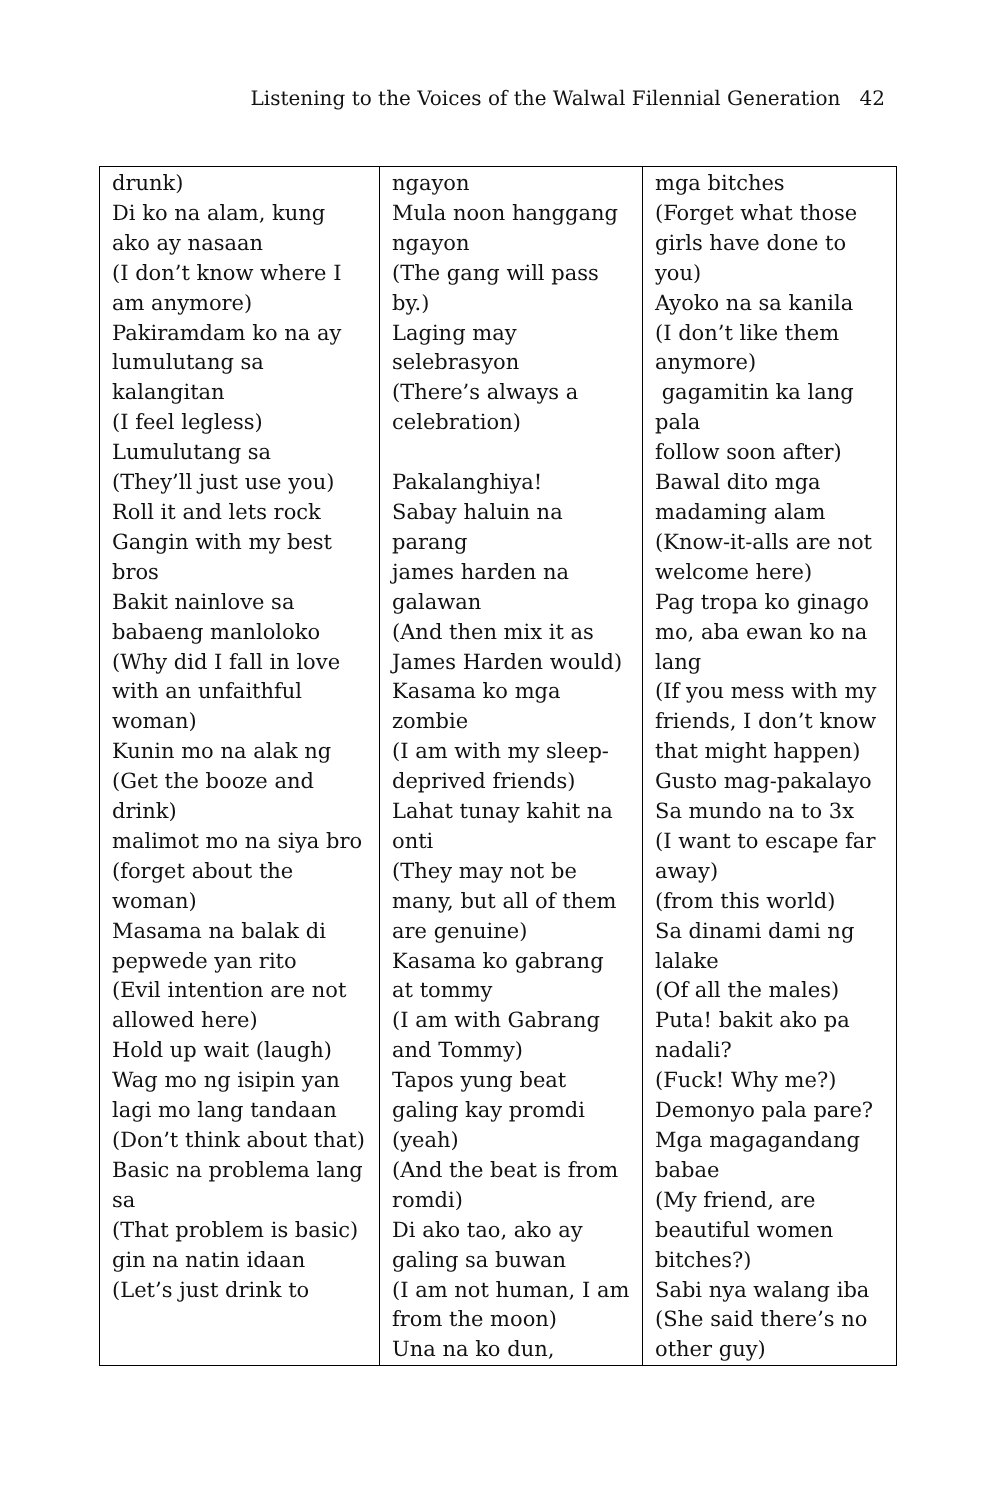Listening to the Voices of the Walwal Filennial Generation 42
| drunk) Di ko na alam, kung ako ay nasaan (I don’t know where I am anymore) Pakiramdam ko na ay lumulutang sa kalangitan (I feel legless) Lumulutang sa (They’ll just use you) Roll it and lets rock Gangin with my best bros Bakit nainlove sa babaeng manloloko (Why did I fall in love with an unfaithful woman) Kunin mo na alak ng (Get the booze and drink) malimot mo na siya bro (forget about the woman) Masama na balak di pepwede yan rito (Evil intention are not allowed here) Hold up wait (laugh) Wag mo ng isipin yan lagi mo lang tandaan (Don’t think about that) Basic na problema lang sa (That problem is basic) gin na natin idaan (Let’s just drink to | ngayon Mula noon hanggang ngayon (The gang will pass by.) Laging may selebrasyon (There’s always a celebration) Pakalanghiya! Sabay haluin na parang james harden na galawan (And then mix it as James Harden would) Kasama ko mga zombie (I am with my sleep-deprived friends) Lahat tunay kahit na onti (They may not be many, but all of them are genuine) Kasama ko gabrang at tommy (I am with Gabrang and Tommy) Tapos yung beat galing kay promdi (yeah) (And the beat is from romdi) Di ako tao, ako ay galing sa buwan (I am not human, I am from the moon) Una na ko dun, | mga bitches (Forget what those girls have done to you) Ayoko na sa kanila (I don’t like them anymore) gagamitin ka lang pala follow soon after) Bawal dito mga madaming alam (Know-it-alls are not welcome here) Pag tropa ko ginago mo, aba ewan ko na lang (If you mess with my friends, I don’t know that might happen) Gusto mag-pakalayo Sa mundo na to 3x (I want to escape far away) (from this world) Sa dinami dami ng lalake (Of all the males) Puta! bakit ako pa nadali? (Fuck! Why me?) Demonyo pala pare? Mga magagandang babae (My friend, are beautiful women bitches?) Sabi nya walang iba (She said there’s no other guy) |